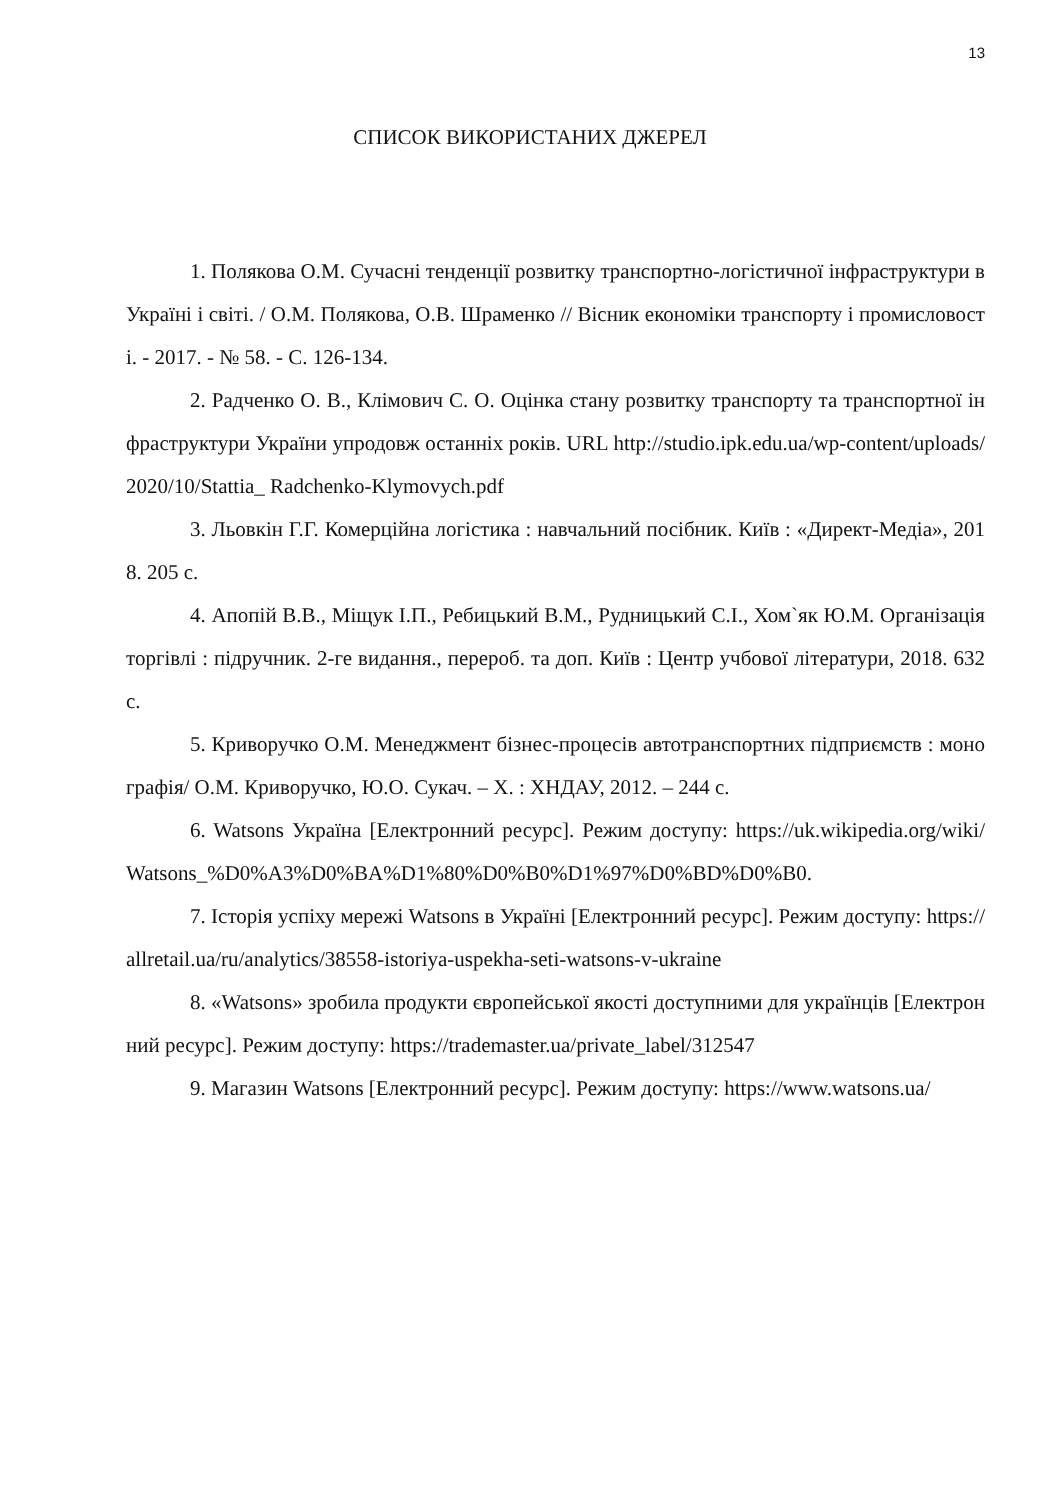13
СПИСОК ВИКОРИСТАНИХ ДЖЕРЕЛ
1. Полякова О.М. Сучасні тенденції розвитку транспортно-логістичної інфраструктури в Україні і світі. / О.М. Полякова, О.В. Шраменко // Вісник економіки транспорту і промисловості. - 2017. - № 58. - С. 126-134.
2. Радченко О. В., Клімович С. О. Оцінка стану розвитку транспорту та транспортної інфраструктури України упродовж останніх років. URL http://studio.ipk.edu.ua/wp-content/uploads/ 2020/10/Stattia_ Radchenko-Klymovych.pdf
3. Льовкін Г.Г. Комерційна логістика : навчальний посібник. Київ : «Директ-Медіа», 2018. 205 с.
4. Апопій В.В., Міщук І.П., Ребицький В.М., Рудницький С.І., Хом`як Ю.М. Організація торгівлі : підручник. 2-ге видання., перероб. та доп. Київ : Центр учбової літератури, 2018. 632 с.
5. Криворучко О.М. Менеджмент бізнес-процесів автотранспортних підприємств : монографія/ О.М. Криворучко, Ю.О. Сукач. – Х. : ХНДАУ, 2012. – 244 с.
6. Watsons Україна [Електронний ресурс]. Режим доступу: https://uk.wikipedia.org/wiki/Watsons_%D0%A3%D0%BA%D1%80%D0%B0%D1%97%D0%BD%D0%B0.
7. Історія успіху мережі Watsons в Україні [Електронний ресурс]. Режим доступу: https://allretail.ua/ru/analytics/38558-istoriya-uspekha-seti-watsons-v-ukraine
8. «Watsons» зробила продукти європейської якості доступними для українців [Електронний ресурс]. Режим доступу: https://trademaster.ua/private_label/312547
9. Магазин Watsons [Електронний ресурс]. Режим доступу: https://www.watsons.ua/